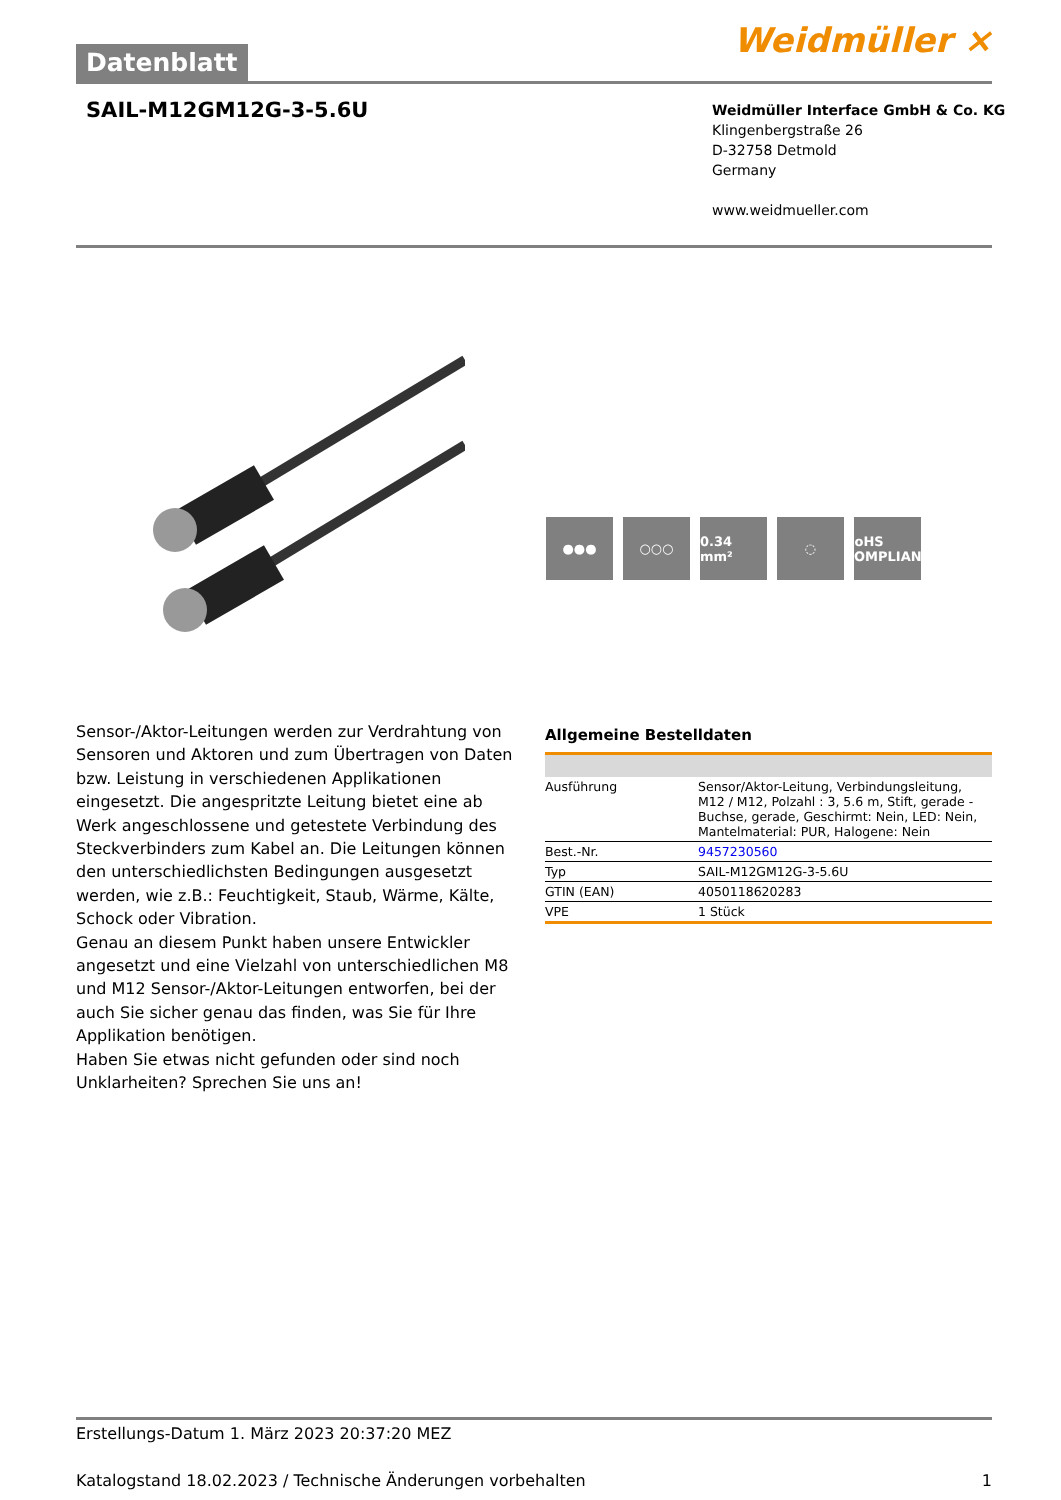Datenblatt Weidmüller ⨯
SAIL-M12GM12G-3-5.6U
Weidmüller Interface GmbH & Co. KG
Klingenbergstraße 26
D-32758 Detmold
Germany
www.weidmueller.com
●●● ○○○ 0.34 mm² ◌ RoHS COMPLIANT
Sensor-/Aktor-Leitungen werden zur Verdrahtung von Sensoren und Aktoren und zum Übertragen von Daten bzw. Leistung in verschiedenen Applikationen eingesetzt. Die angespritzte Leitung bietet eine ab Werk angeschlossene und getestete Verbindung des Steckverbinders zum Kabel an. Die Leitungen können den unterschiedlichsten Bedingungen ausgesetzt werden, wie z.B.: Feuchtigkeit, Staub, Wärme, Kälte, Schock oder Vibration.
Genau an diesem Punkt haben unsere Entwickler angesetzt und eine Vielzahl von unterschiedlichen M8 und M12 Sensor-/Aktor-Leitungen entworfen, bei der auch Sie sicher genau das finden, was Sie für Ihre Applikation benötigen.
Haben Sie etwas nicht gefunden oder sind noch Unklarheiten? Sprechen Sie uns an!
Allgemeine Bestelldaten
| Ausführung | Sensor/Aktor-Leitung, Verbindungsleitung, M12 / M12, Polzahl : 3, 5.6 m, Stift, gerade - Buchse, gerade, Geschirmt: Nein, LED: Nein, Mantelmaterial: PUR, Halogene: Nein |
| Best.-Nr. | 9457230560 |
| Typ | SAIL-M12GM12G-3-5.6U |
| GTIN (EAN) | 4050118620283 |
| VPE | 1 Stück |
Erstellungs-Datum 1. März 2023 20:37:20 MEZ
Katalogstand 18.02.2023 / Technische Änderungen vorbehalten 1